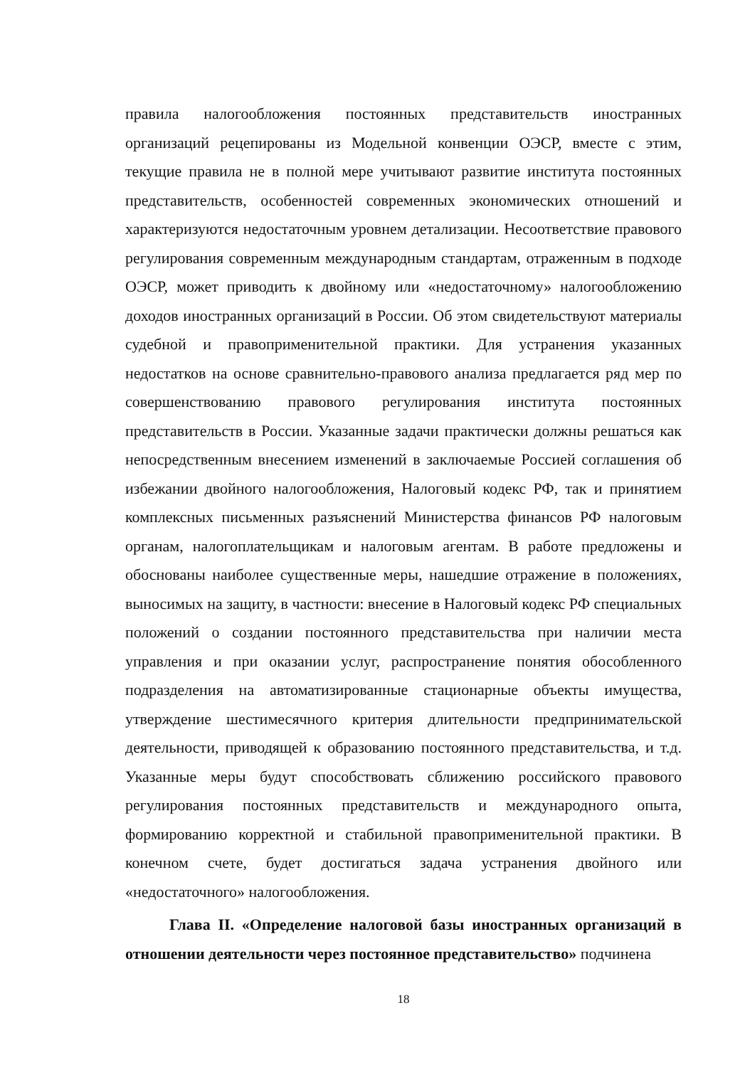правила налогообложения постоянных представительств иностранных организаций рецепированы из Модельной конвенции ОЭСР, вместе с этим, текущие правила не в полной мере учитывают развитие института постоянных представительств, особенностей современных экономических отношений и характеризуются недостаточным уровнем детализации. Несоответствие правового регулирования современным международным стандартам, отраженным в подходе ОЭСР, может приводить к двойному или «недостаточному» налогообложению доходов иностранных организаций в России. Об этом свидетельствуют материалы судебной и правоприменительной практики. Для устранения указанных недостатков на основе сравнительно-правового анализа предлагается ряд мер по совершенствованию правового регулирования института постоянных представительств в России. Указанные задачи практически должны решаться как непосредственным внесением изменений в заключаемые Россией соглашения об избежании двойного налогообложения, Налоговый кодекс РФ, так и принятием комплексных письменных разъяснений Министерства финансов РФ налоговым органам, налогоплательщикам и налоговым агентам. В работе предложены и обоснованы наиболее существенные меры, нашедшие отражение в положениях, выносимых на защиту, в частности: внесение в Налоговый кодекс РФ специальных положений о создании постоянного представительства при наличии места управления и при оказании услуг, распространение понятия обособленного подразделения на автоматизированные стационарные объекты имущества, утверждение шестимесячного критерия длительности предпринимательской деятельности, приводящей к образованию постоянного представительства, и т.д. Указанные меры будут способствовать сближению российского правового регулирования постоянных представительств и международного опыта, формированию корректной и стабильной правоприменительной практики. В конечном счете, будет достигаться задача устранения двойного или «недостаточного» налогообложения.
Глава II. «Определение налоговой базы иностранных организаций в отношении деятельности через постоянное представительство» подчинена
18